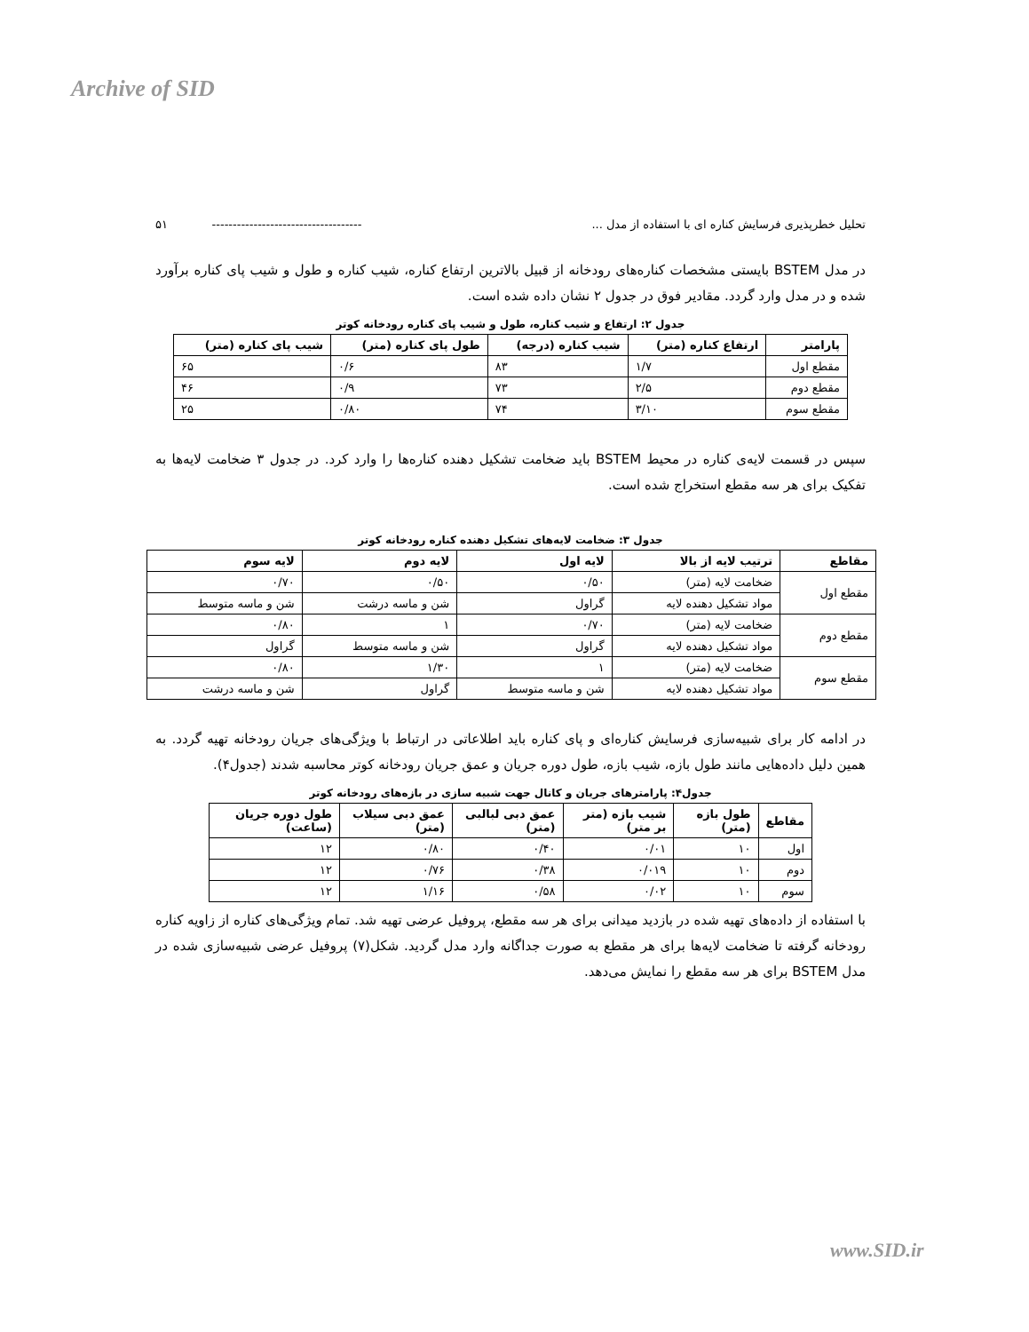Archive of SID
تحلیل خطرپذیری فرسایش کناره ای با استفاده از مدل ... ------------------------------------ ۵۱
در مدل BSTEM بایستی مشخصات کناره‌های رودخانه از قبیل بالاترین ارتفاع کناره، شیب کناره و طول و شیب پای کناره برآورد شده و در مدل وارد گردد. مقادیر فوق در جدول ۲ نشان داده شده است.
جدول ۲: ارتفاع و شیب کناره، طول و شیب پای کناره رودخانه کوتر
| پارامتر | ارتفاع کناره (متر) | شیب کناره (درجه) | طول پای کناره (متر) | شیب پای کناره (متر) |
| --- | --- | --- | --- | --- |
| مقطع اول | ۱/۷ | ۸۳ | ۰/۶ | ۶۵ |
| مقطع دوم | ۲/۵ | ۷۳ | ۰/۹ | ۴۶ |
| مقطع سوم | ۳/۱۰ | ۷۴ | ۰/۸۰ | ۲۵ |
سپس در قسمت لایه‌ی کناره در محیط BSTEM باید ضخامت تشکیل دهنده کناره‌ها را وارد کرد. در جدول ۳ ضخامت لایه‌ها به تفکیک برای هر سه مقطع استخراج شده است.
جدول ۳: ضخامت لایه‌های تشکیل دهنده کناره رودخانه کوتر
| مقاطع | ترتیب لایه از بالا | لایه اول | لایه دوم | لایه سوم |
| --- | --- | --- | --- | --- |
| مقطع اول | ضخامت لایه (متر) | ۰/۵۰ | ۰/۵۰ | ۰/۷۰ |
| | مواد تشکیل دهنده لایه | گراول | شن و ماسه درشت | شن و ماسه متوسط |
| مقطع دوم | ضخامت لایه (متر) | ۰/۷۰ | ۱ | ۰/۸۰ |
| | مواد تشکیل دهنده لایه | گراول | شن و ماسه متوسط | گراول |
| مقطع سوم | ضخامت لایه (متر) | ۱ | ۱/۳۰ | ۰/۸۰ |
| | مواد تشکیل دهنده لایه | شن و ماسه متوسط | گراول | شن و ماسه درشت |
در ادامه کار برای شبیه‌سازی فرسایش کناره‌ای و پای کناره باید اطلاعاتی در ارتباط با ویژگی‌های جریان رودخانه تهیه گردد. به همین دلیل داده‌هایی مانند طول بازه، شیب بازه، طول دوره جریان و عمق جریان رودخانه کوتر محاسبه شدند (جدول۴).
جدول۴: پارامترهای جریان و کانال جهت شبیه سازی در بازه‌های رودخانه کوتر
| مقاطع | طول بازه (متر) | شیب بازه (متر بر متر) | عمق دبی لبالبی (متر) | عمق دبی سیلاب (متر) | طول دوره جریان (ساعت) |
| --- | --- | --- | --- | --- | --- |
| اول | ۱۰ | ۰/۰۱ | ۰/۴۰ | ۰/۸۰ | ۱۲ |
| دوم | ۱۰ | ۰/۰۱۹ | ۰/۳۸ | ۰/۷۶ | ۱۲ |
| سوم | ۱۰ | ۰/۰۲ | ۰/۵۸ | ۱/۱۶ | ۱۲ |
با استفاده از داده‌های تهیه شده در بازدید میدانی برای هر سه مقطع، پروفیل عرضی تهیه شد. تمام ویژگی‌های کناره از زاویه کناره رودخانه گرفته تا ضخامت لایه‌ها برای هر مقطع به صورت جداگانه وارد مدل گردید. شکل(۷) پروفیل عرضی شبیه‌سازی شده در مدل BSTEM برای هر سه مقطع را نمایش می‌دهد.
www.SID.ir